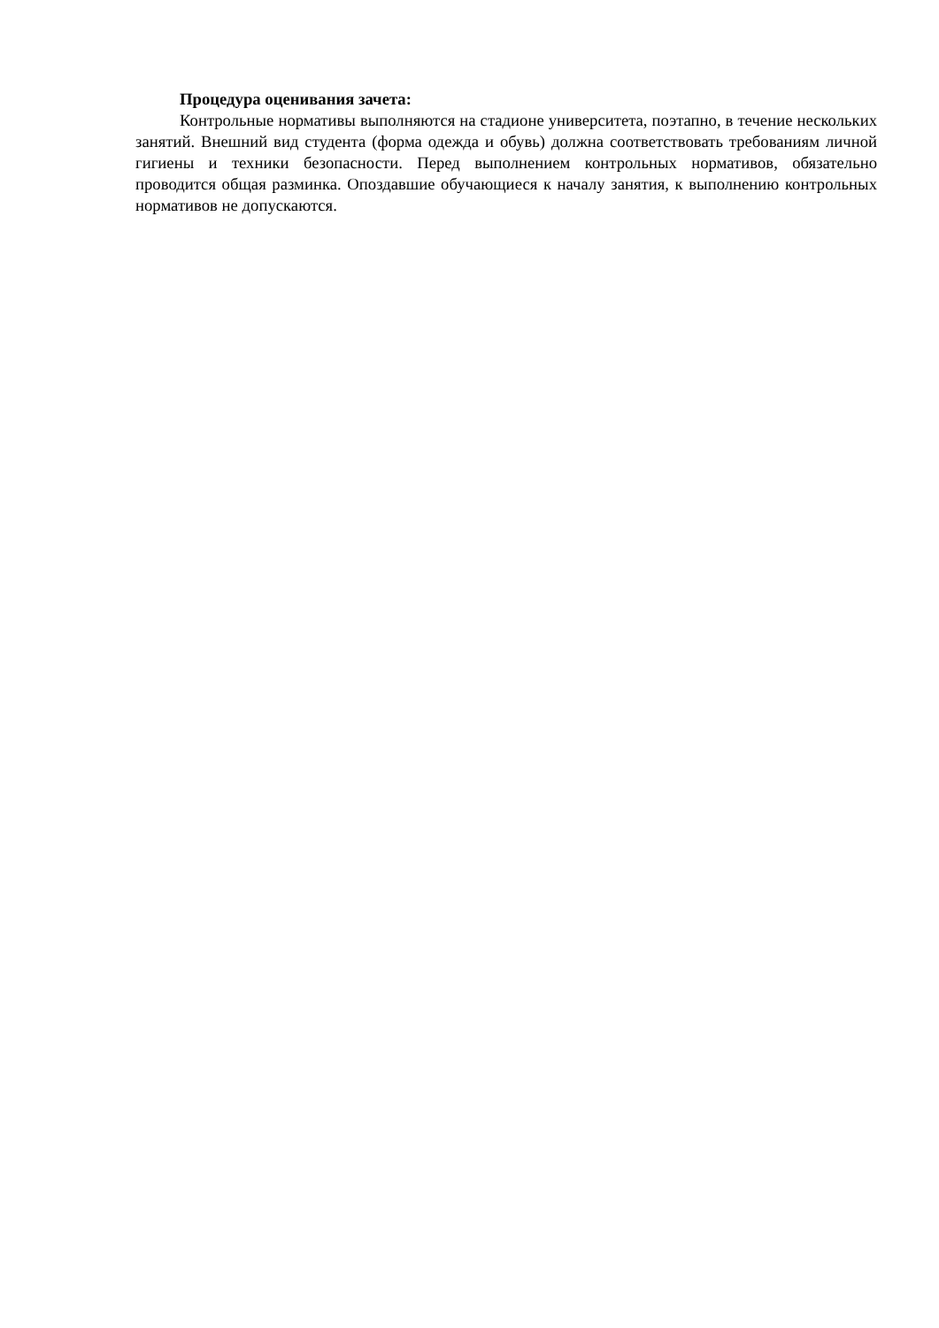Процедура оценивания зачета:
Контрольные нормативы выполняются на стадионе университета, поэтапно, в течение нескольких занятий. Внешний вид студента (форма одежда и обувь) должна соответствовать требованиям личной гигиены и техники безопасности. Перед выполнением контрольных нормативов, обязательно проводится общая разминка. Опоздавшие обучающиеся к началу занятия, к выполнению контрольных нормативов не допускаются.